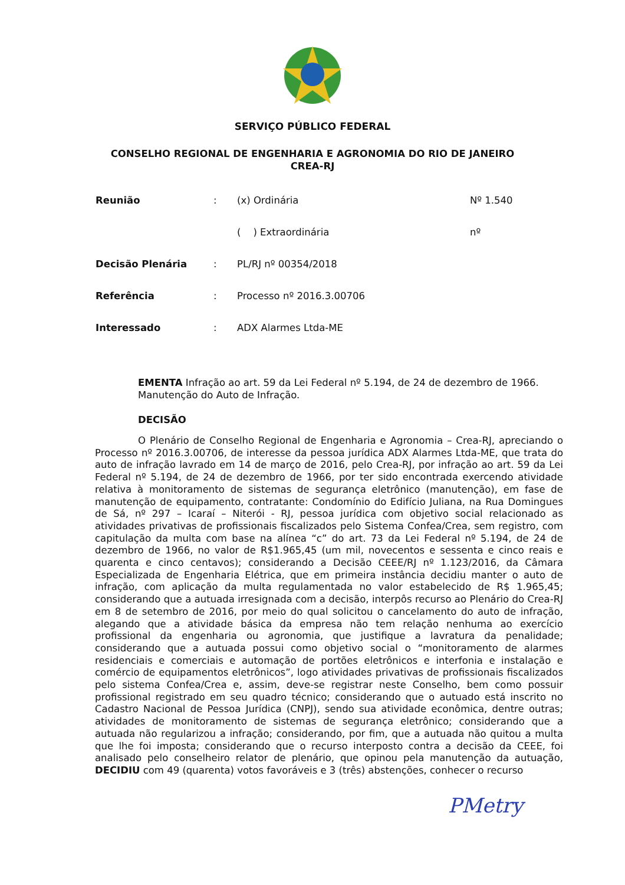SERVIÇO PÚBLICO FEDERAL
CONSELHO REGIONAL DE ENGENHARIA E AGRONOMIA DO RIO DE JANEIRO
CREA-RJ
| Reunião | : | (x) Ordinária | Nº 1.540 |
| | | ( ) Extraordinária | nº |
| Decisão Plenária | : | PL/RJ nº 00354/2018 | |
| Referência | : | Processo nº 2016.3.00706 | |
| Interessado | : | ADX Alarmes Ltda-ME | |
EMENTA Infração ao art. 59 da Lei Federal nº 5.194, de 24 de dezembro de 1966. Manutenção do Auto de Infração.
DECISÃO
O Plenário de Conselho Regional de Engenharia e Agronomia – Crea-RJ, apreciando o Processo nº 2016.3.00706, de interesse da pessoa jurídica ADX Alarmes Ltda-ME, que trata do auto de infração lavrado em 14 de março de 2016, pelo Crea-RJ, por infração ao art. 59 da Lei Federal nº 5.194, de 24 de dezembro de 1966, por ter sido encontrada exercendo atividade relativa à monitoramento de sistemas de segurança eletrônico (manutenção), em fase de manutenção de equipamento, contratante: Condomínio do Edifício Juliana, na Rua Domingues de Sá, nº 297 – Icaraí – Niterói - RJ, pessoa jurídica com objetivo social relacionado as atividades privativas de profissionais fiscalizados pelo Sistema Confea/Crea, sem registro, com capitulação da multa com base na alínea “c” do art. 73 da Lei Federal nº 5.194, de 24 de dezembro de 1966, no valor de R$1.965,45 (um mil, novecentos e sessenta e cinco reais e quarenta e cinco centavos); considerando a Decisão CEEE/RJ nº 1.123/2016, da Câmara Especializada de Engenharia Elétrica, que em primeira instância decidiu manter o auto de infração, com aplicação da multa regulamentada no valor estabelecido de R$ 1.965,45; considerando que a autuada irresignada com a decisão, interpôs recurso ao Plenário do Crea-RJ em 8 de setembro de 2016, por meio do qual solicitou o cancelamento do auto de infração, alegando que a atividade básica da empresa não tem relação nenhuma ao exercício profissional da engenharia ou agronomia, que justifique a lavratura da penalidade; considerando que a autuada possui como objetivo social o “monitoramento de alarmes residenciais e comerciais e automação de portões eletrônicos e interfonia e instalação e comércio de equipamentos eletrônicos”, logo atividades privativas de profissionais fiscalizados pelo sistema Confea/Crea e, assim, deve-se registrar neste Conselho, bem como possuir profissional registrado em seu quadro técnico; considerando que o autuado está inscrito no Cadastro Nacional de Pessoa Jurídica (CNPJ), sendo sua atividade econômica, dentre outras; atividades de monitoramento de sistemas de segurança eletrônico; considerando que a autuada não regularizou a infração; considerando, por fim, que a autuada não quitou a multa que lhe foi imposta; considerando que o recurso interposto contra a decisão da CEEE, foi analisado pelo conselheiro relator de plenário, que opinou pela manutenção da autuação, DECIDIU com 49 (quarenta) votos favoráveis e 3 (três) abstenções, conhecer o recurso
PMetry